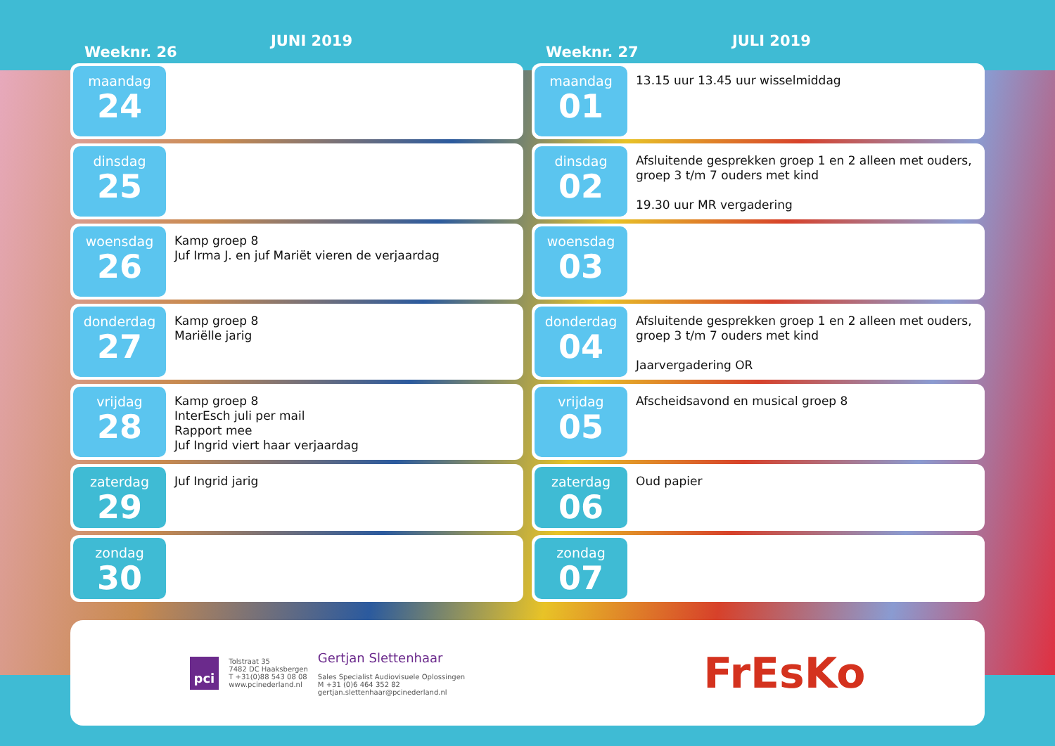JUNI 2019
Weeknr. 26
maandag
24
dinsdag
25
woensdag
26
Kamp groep 8
Juf Irma J. en juf Mariët vieren de verjaardag
donderdag
27
Kamp groep 8
Mariëlle jarig
vrijdag
28
Kamp groep 8
InterEsch juli per mail
Rapport mee
Juf Ingrid viert haar verjaardag
zaterdag
29
Juf Ingrid jarig
zondag
30
JULI 2019
Weeknr. 27
maandag
01
13.15 uur 13.45 uur wisselmiddag
dinsdag
02
Afsluitende gesprekken groep 1 en 2 alleen met ouders, groep 3 t/m 7 ouders met kind
19.30 uur MR vergadering
woensdag
03
donderdag
04
Afsluitende gesprekken groep 1 en 2 alleen met ouders, groep 3 t/m 7 ouders met kind
Jaarvergadering OR
vrijdag
05
Afscheidsavond en musical groep 8
zaterdag
06
Oud papier
zondag
07
pci
Tolstraat 35
7482 DC Haaksbergen
T +31(0)88 543 08 08
www.pcinederland.nl
Gertjan Slettenhaar
Sales Specialist Audiovisuele Oplossingen
M +31 (0)6 464 352 82
gertjan.slettenhaar@pcinederland.nl
FrEsKo